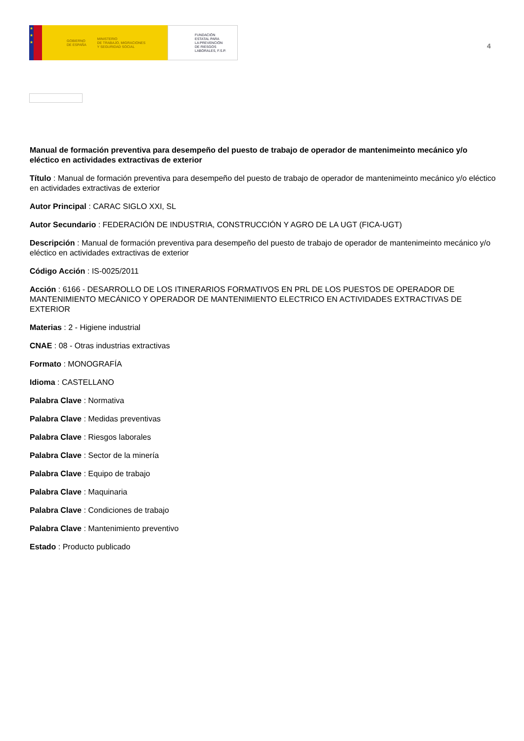★
★
★
GOBIERNO
DE ESPAÑA MINISTERIO
DE TRABAJO, MIGRACIONES
Y SEGURIDAD SOCIAL
FUNDACIÓN
ESTATAL PARA
LA PREVENCIÓN
DE RIESGOS
LABORALES, F.S.P.
4
Manual de formación preventiva para desempeño del puesto de trabajo de operador de mantenimeinto mecánico y/o eléctico en actividades extractivas de exterior
Título : Manual de formación preventiva para desempeño del puesto de trabajo de operador de mantenimeinto mecánico y/o eléctico en actividades extractivas de exterior
Autor Principal : CARAC SIGLO XXI, SL
Autor Secundario : FEDERACIÓN DE INDUSTRIA, CONSTRUCCIÓN Y AGRO DE LA UGT (FICA-UGT)
Descripción : Manual de formación preventiva para desempeño del puesto de trabajo de operador de mantenimeinto mecánico y/o eléctico en actividades extractivas de exterior
Código Acción : IS-0025/2011
Acción : 6166 - DESARROLLO DE LOS ITINERARIOS FORMATIVOS EN PRL DE LOS PUESTOS DE OPERADOR DE MANTENIMIENTO MECÁNICO Y OPERADOR DE MANTENIMIENTO ELECTRICO EN ACTIVIDADES EXTRACTIVAS DE EXTERIOR
Materias : 2 - Higiene industrial
CNAE : 08 - Otras industrias extractivas
Formato : MONOGRAFÍA
Idioma : CASTELLANO
Palabra Clave : Normativa
Palabra Clave : Medidas preventivas
Palabra Clave : Riesgos laborales
Palabra Clave : Sector de la minería
Palabra Clave : Equipo de trabajo
Palabra Clave : Maquinaria
Palabra Clave : Condiciones de trabajo
Palabra Clave : Mantenimiento preventivo
Estado : Producto publicado